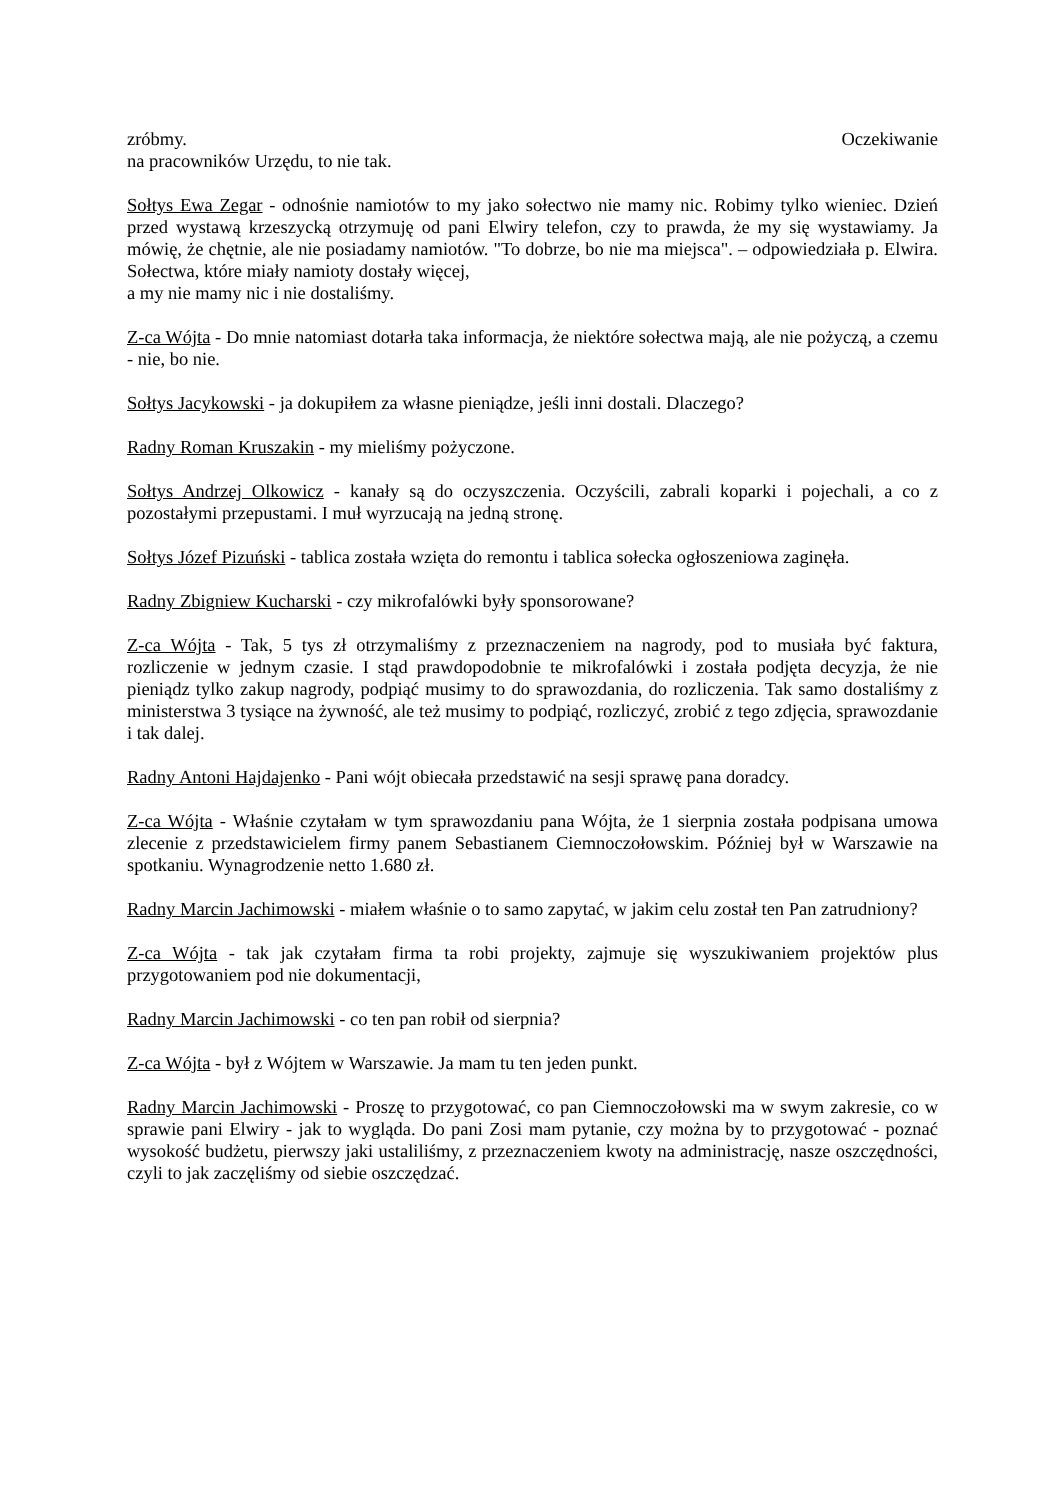zróbmy. Oczekiwanie
na pracowników Urzędu, to nie tak.
Sołtys Ewa Zegar - odnośnie namiotów to my jako sołectwo nie mamy nic. Robimy tylko wieniec. Dzień przed wystawą krzeszycką otrzymuję od pani Elwiry telefon, czy to prawda, że my się wystawiamy. Ja mówię, że chętnie, ale nie posiadamy namiotów. "To dobrze, bo nie ma miejsca". – odpowiedziała p. Elwira. Sołectwa, które miały namioty dostały więcej,
a my nie mamy nic i nie dostaliśmy.
Z-ca Wójta - Do mnie natomiast dotarła taka informacja, że niektóre sołectwa mają, ale nie pożyczą, a czemu - nie, bo nie.
Sołtys Jacykowski - ja dokupiłem za własne pieniądze, jeśli inni dostali. Dlaczego?
Radny Roman Kruszakin - my mieliśmy pożyczone.
Sołtys Andrzej Olkowicz - kanały są do oczyszczenia. Oczyścili, zabrali koparki i pojechali, a co z pozostałymi przepustami. I muł wyrzucają na jedną stronę.
Sołtys Józef Pizuński - tablica została wzięta do remontu i tablica sołecka ogłoszeniowa zaginęła.
Radny Zbigniew Kucharski - czy mikrofalówki były sponsorowane?
Z-ca Wójta - Tak, 5 tys zł otrzymaliśmy z przeznaczeniem na nagrody, pod to musiała być faktura, rozliczenie w jednym czasie. I stąd prawdopodobnie te mikrofalówki i została podjęta decyzja, że nie pieniądz tylko zakup nagrody, podpiąć musimy to do sprawozdania, do rozliczenia. Tak samo dostaliśmy z ministerstwa 3 tysiące na żywność, ale też musimy to podpiąć, rozliczyć, zrobić z tego zdjęcia, sprawozdanie i tak dalej.
Radny Antoni Hajdajenko - Pani wójt obiecała przedstawić na sesji sprawę pana doradcy.
Z-ca Wójta - Właśnie czytałam w tym sprawozdaniu pana Wójta, że 1 sierpnia została podpisana umowa zlecenie z przedstawicielem firmy panem Sebastianem Ciemnoczołowskim. Później był w Warszawie na spotkaniu. Wynagrodzenie netto 1.680 zł.
Radny Marcin Jachimowski - miałem właśnie o to samo zapytać, w jakim celu został ten Pan zatrudniony?
Z-ca Wójta - tak jak czytałam firma ta robi projekty, zajmuje się wyszukiwaniem projektów plus przygotowaniem pod nie dokumentacji,
Radny Marcin Jachimowski - co ten pan robił od sierpnia?
Z-ca Wójta - był z Wójtem w Warszawie. Ja mam tu ten jeden punkt.
Radny Marcin Jachimowski - Proszę to przygotować, co pan Ciemnoczołowski ma w swym zakresie, co w sprawie pani Elwiry - jak to wygląda. Do pani Zosi mam pytanie, czy można by to przygotować - poznać wysokość budżetu, pierwszy jaki ustaliliśmy, z przeznaczeniem kwoty na administrację, nasze oszczędności, czyli to jak zaczęliśmy od siebie oszczędzać.